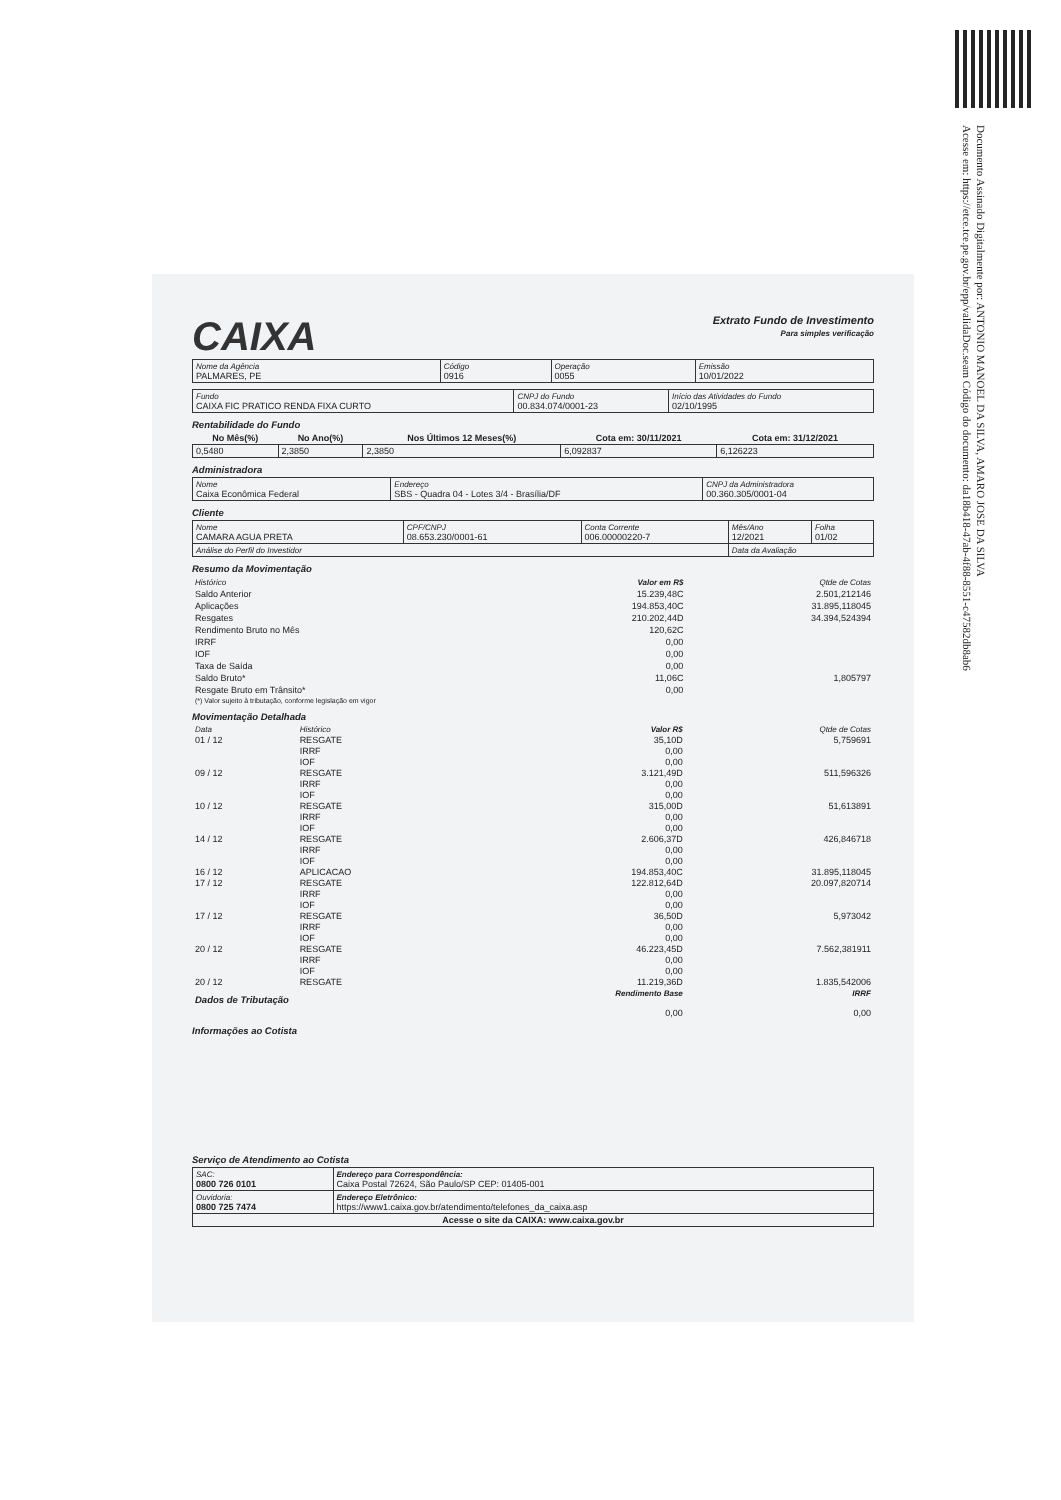Documento Assinado Digitalmente por: ANTONIO MANOEL DA SILVA, AMARO JOSE DA SILVA
Acesse em: https://etce.tce.pe.gov.br/epp/validaDoc.seam Código do documento: da18b418-47ab-4f88-8551-c47582db8ab6
CAIXA
Extrato Fundo de Investimento
Para simples verificação
| Nome da Agência PALMARES, PE | Código 0916 | Operação 0055 | Emissão 10/01/2022 |
| Fundo CAIXA FIC PRATICO RENDA FIXA CURTO | CNPJ do Fundo 00.834.074/0001-23 | Início das Atividades do Fundo 02/10/1995 |
Rentabilidade do Fundo
| No Mês(%) | No Ano(%) | Nos Últimos 12 Meses(%) | Cota em: 30/11/2021 | Cota em: 31/12/2021 |
| --- | --- | --- | --- | --- |
| 0,5480 | 2,3850 | 2,3850 | 6,092837 | 6,126223 |
Administradora
| Nome Caixa Econômica Federal | Endereço SBS - Quadra 04 - Lotes 3/4 - Brasília/DF | CNPJ da Administradora 00.360.305/0001-04 |
Cliente
| Nome CAMARA AGUA PRETA | CPF/CNPJ 08.653.230/0001-61 | Conta Corrente 006.00000220-7 | Mês/Ano 12/2021 | Folha 01/02 |
| Análise do Perfil do Investidor | | | Data da Avaliação | |
Resumo da Movimentação
| Histórico | Valor em R$ | Qtde de Cotas |
| Saldo Anterior | 15.239,48C | 2.501,212146 |
| Aplicações | 194.853,40C | 31.895,118045 |
| Resgates | 210.202,44D | 34.394,524394 |
| Rendimento Bruto no Mês | 120,62C | |
| IRRF | 0,00 | |
| IOF | 0,00 | |
| Taxa de Saída | 0,00 | |
| Saldo Bruto* | 11,06C | 1,805797 |
| Resgate Bruto em Trânsito* | 0,00 | |
| (*) Valor sujeito à tributação, conforme legislação em vigor | | |
Movimentação Detalhada
| Data | Histórico | Valor R$ | Qtde de Cotas |
| 01 / 12 | RESGATE | 35,10D | 5,759691 |
| | IRRF | 0,00 | |
| | IOF | 0,00 | |
| 09 / 12 | RESGATE | 3.121,49D | 511,596326 |
| | IRRF | 0,00 | |
| | IOF | 0,00 | |
| 10 / 12 | RESGATE | 315,00D | 51,613891 |
| | IRRF | 0,00 | |
| | IOF | 0,00 | |
| 14 / 12 | RESGATE | 2.606,37D | 426,846718 |
| | IRRF | 0,00 | |
| | IOF | 0,00 | |
| 16 / 12 | APLICACAO | 194.853,40C | 31.895,118045 |
| 17 / 12 | RESGATE | 122.812,64D | 20.097,820714 |
| | IRRF | 0,00 | |
| | IOF | 0,00 | |
| 17 / 12 | RESGATE | 36,50D | 5,973042 |
| | IRRF | 0,00 | |
| | IOF | 0,00 | |
| 20 / 12 | RESGATE | 46.223,45D | 7.562,381911 |
| | IRRF | 0,00 | |
| | IOF | 0,00 | |
| 20 / 12 | RESGATE | 11.219,36D | 1.835,542006 |
| Dados de Tributação | | Rendimento Base | IRRF |
| | | 0,00 | 0,00 |
Informações ao Cotista
Serviço de Atendimento ao Cotista
| SAC: 0800 726 0101 | Endereço para Correspondência: Caixa Postal 72624, São Paulo/SP CEP: 01405-001 |
| Ouvidoria: 0800 725 7474 | Endereço Eletrônico: https://www1.caixa.gov.br/atendimento/telefones_da_caixa.asp |
| Acesse o site da CAIXA: www.caixa.gov.br | |